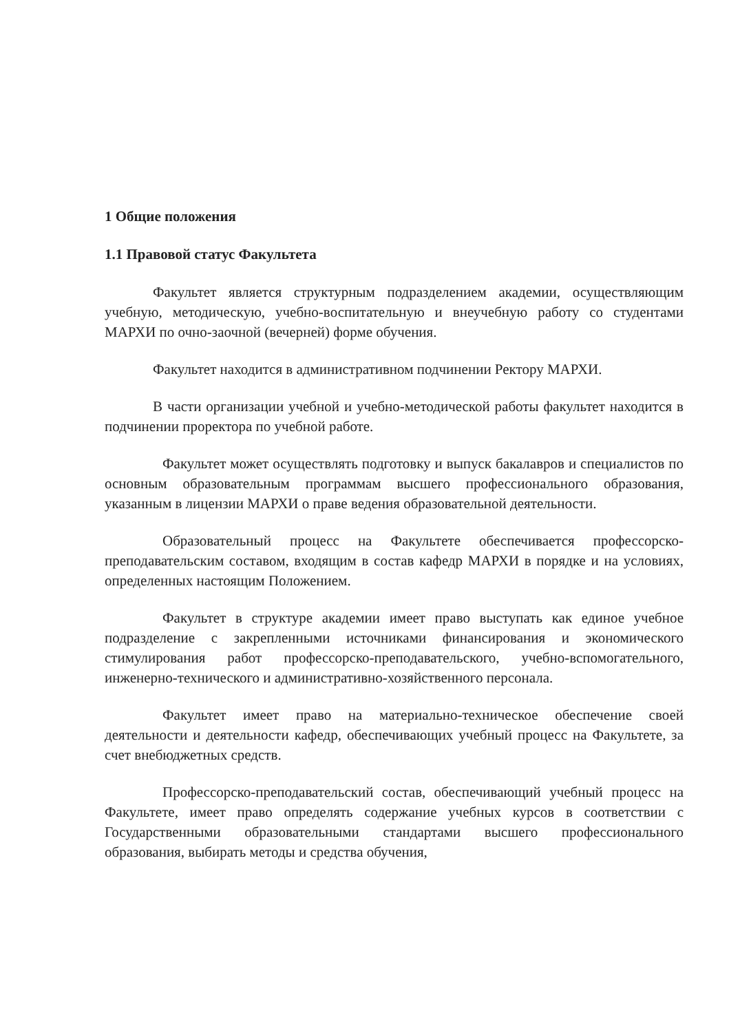1 Общие положения
1.1 Правовой статус Факультета
Факультет является структурным подразделением академии, осуществляющим учебную, методическую, учебно-воспитательную и внеучебную работу со студентами МАРХИ по очно-заочной (вечерней) форме обучения.
Факультет находится в административном подчинении Ректору МАРХИ.
В части организации учебной и учебно-методической работы факультет находится в подчинении проректора по учебной работе.
Факультет может осуществлять подготовку и выпуск бакалавров и специалистов по основным образовательным программам высшего профессионального образования, указанным в лицензии МАРХИ о праве ведения образовательной деятельности.
Образовательный процесс на Факультете обеспечивается профессорско-преподавательским составом, входящим в состав кафедр МАРХИ в порядке и на условиях, определенных настоящим Положением.
Факультет в структуре академии имеет право выступать как единое учебное подразделение с закрепленными источниками финансирования и экономического стимулирования работ профессорско-преподавательского, учебно-вспомогательного, инженерно-технического и административно-хозяйственного персонала.
Факультет имеет право на материально-техническое обеспечение своей деятельности и деятельности кафедр, обеспечивающих учебный процесс на Факультете, за счет внебюджетных средств.
Профессорско-преподавательский состав, обеспечивающий учебный процесс на Факультете, имеет право определять содержание учебных курсов в соответствии с Государственными образовательными стандартами высшего профессионального образования, выбирать методы и средства обучения,